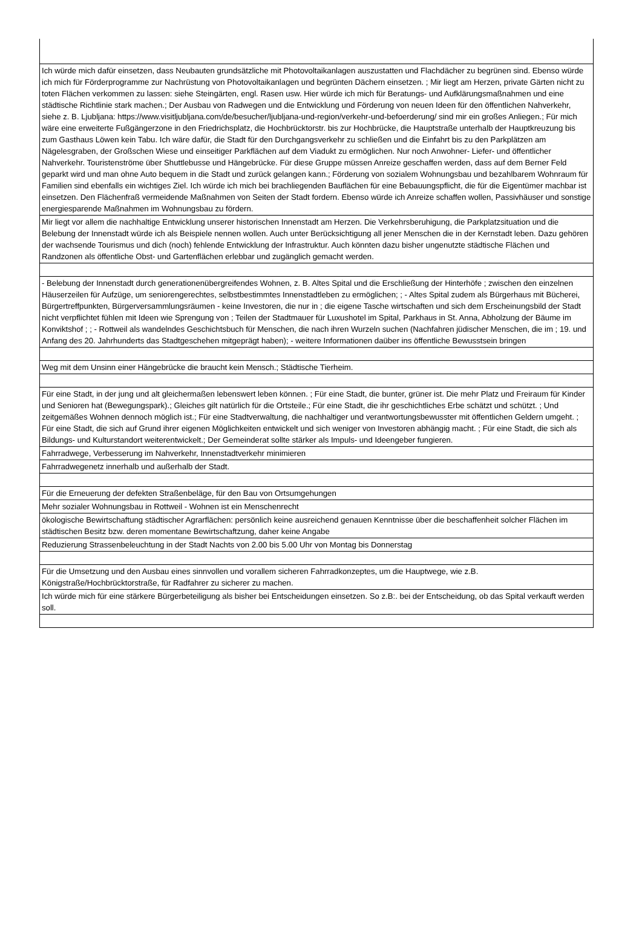| Ich würde mich dafür einsetzen, dass Neubauten grundsätzliche mit Photovoltaikanlagen auszustatten und Flachdächer zu begrünen sind. Ebenso würde ich mich für Förderprogramme zur Nachrüstung von Photovoltaikanlagen und begrünten Dächern einsetzen. ; Mir liegt am Herzen, private Gärten nicht zu toten Flächen verkommen zu lassen: siehe Steingärten, engl. Rasen usw. Hier würde ich mich für Beratungs- und Aufklärungsmaßnahmen und eine städtische Richtlinie stark machen.; Der Ausbau von Radwegen und die Entwicklung und Förderung von neuen Ideen für den öffentlichen Nahverkehr, siehe z. B. Ljubljana: https://www.visitljubljana.com/de/besucher/ljubljana-und-region/verkehr-und-befoerderung/ sind mir ein großes Anliegen.; Für mich wäre eine erweiterte Fußgängerzone in den Friedrichsplatz, die Hochbrücktorstr. bis zur Hochbrücke, die Hauptstraße unterhalb der Hauptkreuzung bis zum Gasthaus Löwen kein Tabu. Ich wäre dafür, die Stadt für den Durchgangsverkehr zu schließen und die Einfahrt bis zu den Parkplätzen am Nägelesgraben, der Großschen Wiese und einseitiger Parkflächen auf dem Viadukt zu ermöglichen. Nur noch Anwohner- Liefer- und öffentlicher Nahverkehr. Touristenströme über Shuttlebusse und Hängebrücke. Für diese Gruppe müssen Anreize geschaffen werden, dass auf dem Berner Feld geparkt wird und man ohne Auto bequem in die Stadt und zurück gelangen kann.; Förderung von sozialem Wohnungsbau und bezahlbarem Wohnraum für Familien sind ebenfalls ein wichtiges Ziel. Ich würde ich mich bei brachliegenden Bauflächen für eine Bebauungspflicht, die für die Eigentümer machbar ist einsetzen. Den Flächenfraß vermeidende Maßnahmen von Seiten der Stadt fordern. Ebenso würde ich Anreize schaffen wollen, Passivhäuser und sonstige energiesparende Maßnahmen im Wohnungsbau zu fördern. |
| Mir liegt vor allem die nachhaltige Entwicklung unserer historischen Innenstadt am Herzen. Die Verkehrsberuhigung, die Parkplatzsituation und die Belebung der Innenstadt würde ich als Beispiele nennen wollen. Auch unter Berücksichtigung all jener Menschen die in der Kernstadt leben. Dazu gehören der wachsende Tourismus und dich (noch) fehlende Entwicklung der Infrastruktur. Auch könnten dazu bisher ungenutzte städtische Flächen und Randzonen als öffentliche Obst- und Gartenflächen erlebbar und zugänglich gemacht werden. |
| - Belebung der Innenstadt durch generationenübergreifendes Wohnen, z. B. Altes Spital und die Erschließung der Hinterhöfe ; zwischen den einzelnen Häuserzeilen für Aufzüge, um seniorengerechtes, selbstbestimmtes Innenstadtleben zu ermöglichen; ; - Altes Spital zudem als Bürgerhaus mit Bücherei, Bürgertreffpunkten, Bürgerversammlungsräumen - keine Investoren, die nur in ; die eigene Tasche wirtschaften und sich dem Erscheinungsbild der Stadt nicht verpflichtet fühlen mit Ideen wie Sprengung von ; Teilen der Stadtmauer für Luxushotel im Spital, Parkhaus in St. Anna, Abholzung der Bäume im Konviktshof ; ; - Rottweil als wandelndes Geschichtsbuch für Menschen, die nach ihren Wurzeln suchen (Nachfahren jüdischer Menschen, die im ; 19. und Anfang des 20. Jahrhunderts das Stadtgeschehen mitgeprägt haben); - weitere Informationen daüber ins öffentliche Bewusstsein bringen |
| Weg mit dem Unsinn einer Hängebrücke die braucht kein Mensch.; Städtische Tierheim. |
| Für eine Stadt, in der jung und alt gleichermaßen lebenswert leben können. ; Für eine Stadt, die bunter, grüner ist. Die mehr Platz und Freiraum für Kinder und Senioren hat (Bewegungspark).; Gleiches gilt natürlich für die Ortsteile.; Für eine Stadt, die ihr geschichtliches Erbe schätzt und schützt. ; Und zeitgemäßes Wohnen dennoch möglich ist.; Für eine Stadtverwaltung, die nachhaltiger und verantwortungsbewusster mit öffentlichen Geldern umgeht. ; Für eine Stadt, die sich auf Grund ihrer eigenen Möglichkeiten entwickelt und sich weniger von Investoren abhängig macht. ; Für eine Stadt, die sich als Bildungs- und Kulturstandort weiterentwickelt.; Der Gemeinderat sollte stärker als Impuls- und Ideengeber fungieren. |
| Fahrradwege, Verbesserung im Nahverkehr, Innenstadtverkehr minimieren |
| Fahrradwegenetz innerhalb und außerhalb der Stadt. |
| Für die Erneuerung der defekten Straßenbeläge, für den Bau von Ortsumgehungen |
| Mehr sozialer Wohnungsbau in Rottweil - Wohnen ist ein Menschenrecht |
| ökologische Bewirtschaftung städtischer Agrarflächen: persönlich keine ausreichend genauen Kenntnisse über die beschaffenheit solcher Flächen im städtischen Besitz bzw. deren momentane Bewirtschaftzung, daher keine Angabe |
| Reduzierung Strassenbeleuchtung in der Stadt Nachts von 2.00 bis 5.00 Uhr von Montag bis Donnerstag |
| Für die Umsetzung und den Ausbau eines sinnvollen und vorallem sicheren Fahrradkonzeptes, um die Hauptwege, wie z.B. Königstraße/Hochbrücktorstraße, für Radfahrer zu sicherer zu machen. |
| Ich würde mich für eine stärkere Bürgerbeteiligung als bisher bei Entscheidungen einsetzen. So z.B:. bei der Entscheidung, ob das Spital verkauft werden soll. |